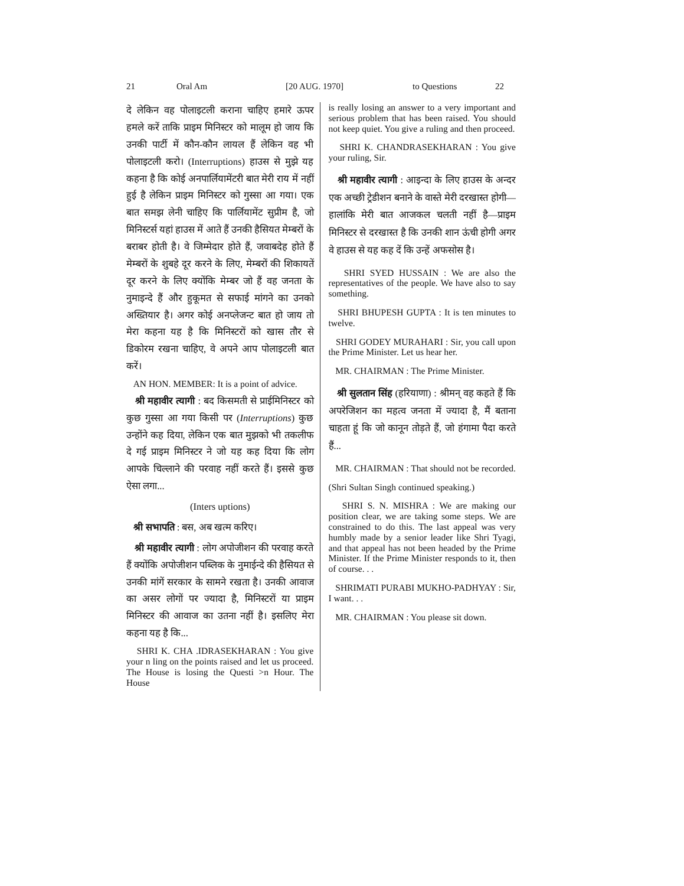21 Oral Am [20 AUG. 1970] to Questions 22
दे लेकिन वह पोलाइटली कराना चाहिए हमारे ऊपर हमले करें ताकि प्राइम मिनिस्टर को मालूम हो जाय कि उनकी पार्टी में कौन-कौन लायल हैं लेकिन वह भी पोलाइटली करो। (Interruptions) हाउस से मुझे यह कहना है कि कोई अनपार्लियामेंटरी बात मेरी राय में नहीं हुई है लेकिन प्राइम मिनिस्टर को गुस्सा आ गया। एक बात समझ लेनी चाहिए कि पार्लियामेंट सुप्रीम है, जो मिनिस्टर्स यहां हाउस में आते हैं उनकी हैसियत मेम्बरों के बराबर होती है। वे जिम्मेदार होते हैं, जवाबदेह होते हैं मेम्बरों के शुबहे दूर करने के लिए, मेम्बरों की शिकायतें दूर करने के लिए क्योंकि मेम्बर जो हैं वह जनता के नुमाइन्दे हैं और हुकूमत से सफाई मांगने का उनको अख्तियार है। अगर कोई अनप्लेजन्ट बात हो जाय तो मेरा कहना यह है कि मिनिस्टरों को खास तौर से डिकोरम रखना चाहिए, वे अपने आप पोलाइटली बात करें।
AN HON. MEMBER: It is a point of advice.
श्री महावीर त्यागी : बद किसमती से प्राईमिनिस्टर को कुछ गुस्सा आ गया किसी पर (Interruptions) कुछ उन्होंने कह दिया, लेकिन एक बात मुझको भी तकलीफ दे गई प्राइम मिनिस्टर ने जो यह कह दिया कि लोग आपके चिल्लाने की परवाह नहीं करते हैं। इससे कुछ ऐसा लगा...
(Inters uptions)
श्री सभापति : बस, अब खत्म करिए।
श्री महावीर त्यागी : लोग अपोजीशन की परवाह करते हैं क्योंकि अपोजीशन पब्लिक के नुमाईन्दे की हैसियत से उनकी मांगें सरकार के सामने रखता है। उनकी आवाज का असर लोगों पर ज्यादा है, मिनिस्टरों या प्राइम मिनिस्टर की आवाज का उतना नहीं है। इसलिए मेरा कहना यह है कि...
SHRI K. CHA .IDRASEKHARAN : You give your n ling on the points raised and let us proceed. The House is losing the Questi >n Hour. The House
is really losing an answer to a very important and serious problem that has been raised. You should not keep quiet. You give a ruling and then proceed.
SHRI K. CHANDRASEKHARAN : You give your ruling, Sir.
श्री महावीर त्यागी : आइन्दा के लिए हाउस के अन्दर एक अच्छी ट्रेडीशन बनाने के वास्ते मेरी दरखास्त होगी—हालांकि मेरी बात आजकल चलती नहीं है—प्राइम मिनिस्टर से दरखास्त है कि उनकी शान ऊंची होगी अगर वे हाउस से यह कह दें कि उन्हें अफसोस है।
SHRI SYED HUSSAIN : We are also the representatives of the people. We have also to say something.
SHRI BHUPESH GUPTA : It is ten minutes to twelve.
SHRI GODEY MURAHARI : Sir, you call upon the Prime Minister. Let us hear her.
MR. CHAIRMAN : The Prime Minister.
श्री सुलतान सिंह (हरियाणा) : श्रीमन् वह कहते हैं कि अपरेजिशन का महत्व जनता में ज्यादा है, मैं बताना चाहता हूं कि जो कानून तोड़ते हैं, जो हंगामा पैदा करते हैं...
MR. CHAIRMAN : That should not be recorded.
(Shri Sultan Singh continued speaking.)
SHRI S. N. MISHRA : We are making our position clear, we are taking some steps. We are constrained to do this. The last appeal was very humbly made by a senior leader like Shri Tyagi, and that appeal has not been headed by the Prime Minister. If the Prime Minister responds to it, then of course. . .
SHRIMATI PURABI MUKHO-PADHYAY : Sir, I want. . .
MR. CHAIRMAN : You please sit down.